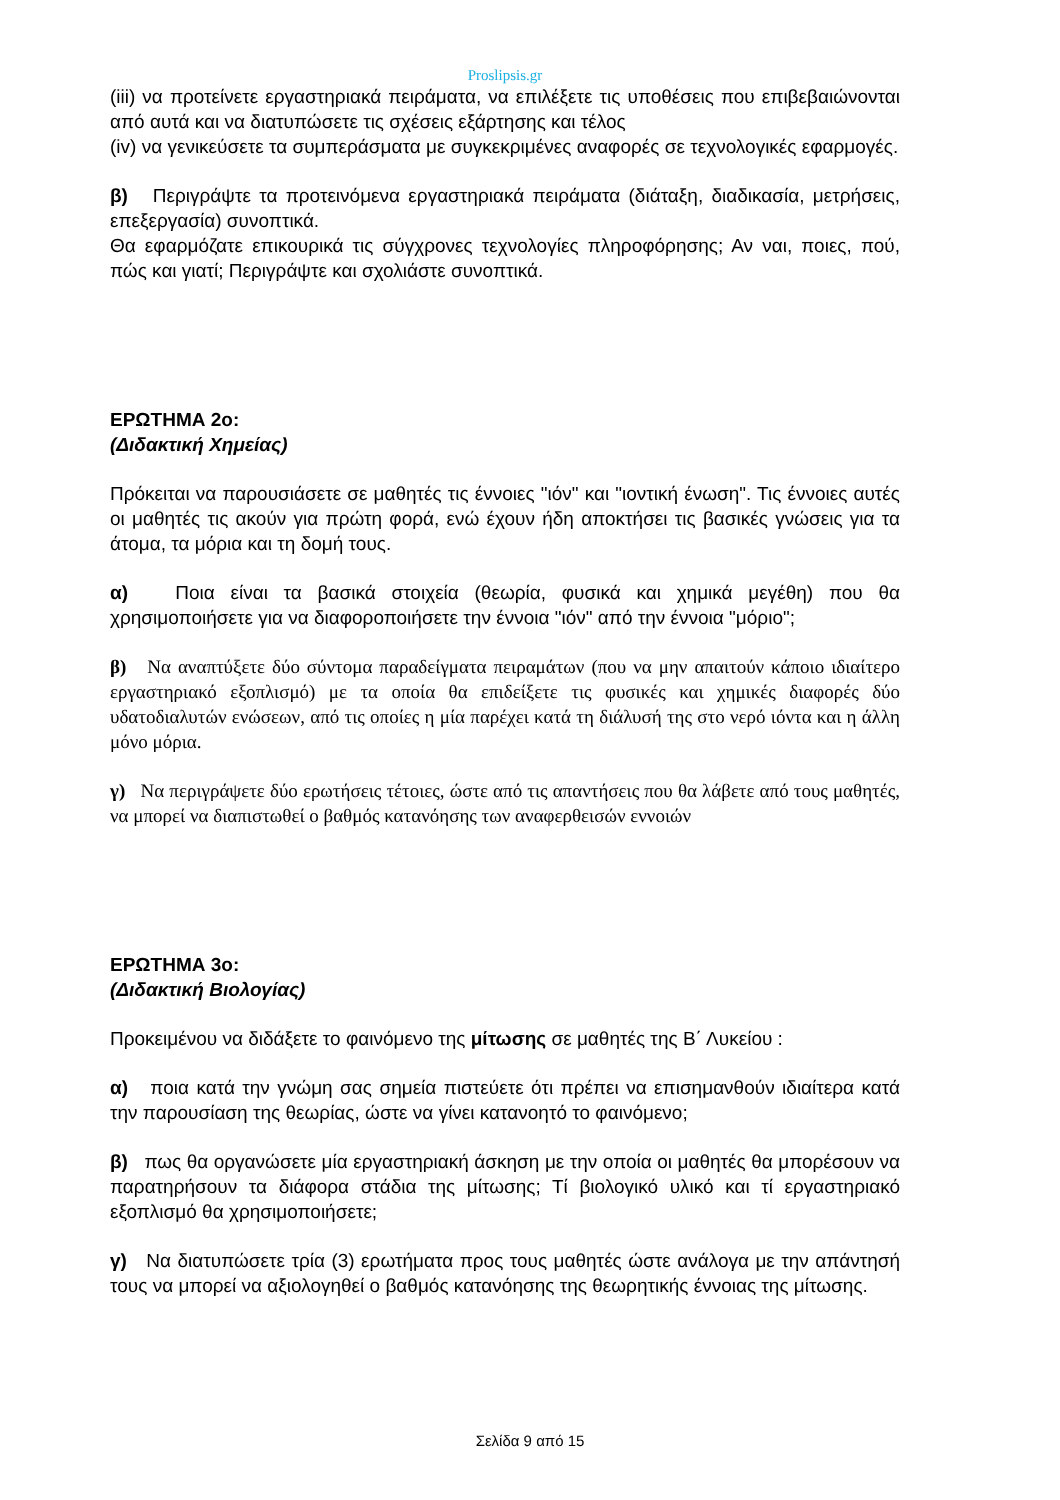Proslipsis.gr
(iii) να προτείνετε εργαστηριακά πειράματα, να επιλέξετε τις υποθέσεις που επιβεβαιώνονται από αυτά και να διατυπώσετε τις σχέσεις εξάρτησης και τέλος
(iv) να γενικεύσετε τα συμπεράσματα με συγκεκριμένες αναφορές σε τεχνολογικές εφαρμογές.
β) Περιγράψτε τα προτεινόμενα εργαστηριακά πειράματα (διάταξη, διαδικασία, μετρήσεις, επεξεργασία) συνοπτικά.
Θα εφαρμόζατε επικουρικά τις σύγχρονες τεχνολογίες πληροφόρησης; Αν ναι, ποιες, πού, πώς και γιατί; Περιγράψτε και σχολιάστε συνοπτικά.
ΕΡΩΤΗΜΑ 2ο:
(Διδακτική Χημείας)
Πρόκειται να παρουσιάσετε σε μαθητές τις έννοιες "ιόν" και "ιοντική ένωση". Τις έννοιες αυτές οι μαθητές τις ακούν για πρώτη φορά, ενώ έχουν ήδη αποκτήσει τις βασικές γνώσεις για τα άτομα, τα μόρια και τη δομή τους.
α) Ποια είναι τα βασικά στοιχεία (θεωρία, φυσικά και χημικά μεγέθη) που θα χρησιμοποιήσετε για να διαφοροποιήσετε την έννοια "ιόν" από την έννοια "μόριο";
β) Να αναπτύξετε δύο σύντομα παραδείγματα πειραμάτων (που να μην απαιτούν κάποιο ιδιαίτερο εργαστηριακό εξοπλισμό) με τα οποία θα επιδείξετε τις φυσικές και χημικές διαφορές δύο υδατοδιαλυτών ενώσεων, από τις οποίες η μία παρέχει κατά τη διάλυσή της στο νερό ιόντα και η άλλη μόνο μόρια.
γ) Να περιγράψετε δύο ερωτήσεις τέτοιες, ώστε από τις απαντήσεις που θα λάβετε από τους μαθητές, να μπορεί να διαπιστωθεί ο βαθμός κατανόησης των αναφερθεισών εννοιών
ΕΡΩΤΗΜΑ 3ο:
(Διδακτική Βιολογίας)
Προκειμένου να διδάξετε το φαινόμενο της μίτωσης σε μαθητές της Β΄ Λυκείου :
α) ποια κατά την γνώμη σας σημεία πιστεύετε ότι πρέπει να επισημανθούν ιδιαίτερα κατά την παρουσίαση της θεωρίας, ώστε να γίνει κατανοητό το φαινόμενο;
β) πως θα οργανώσετε μία εργαστηριακή άσκηση με την οποία οι μαθητές θα μπορέσουν να παρατηρήσουν τα διάφορα στάδια της μίτωσης; Τί βιολογικό υλικό και τί εργαστηριακό εξοπλισμό θα χρησιμοποιήσετε;
γ) Να διατυπώσετε τρία (3) ερωτήματα προς τους μαθητές ώστε ανάλογα με την απάντησή τους να μπορεί να αξιολογηθεί ο βαθμός κατανόησης της θεωρητικής έννοιας της μίτωσης.
Σελίδα 9 από 15